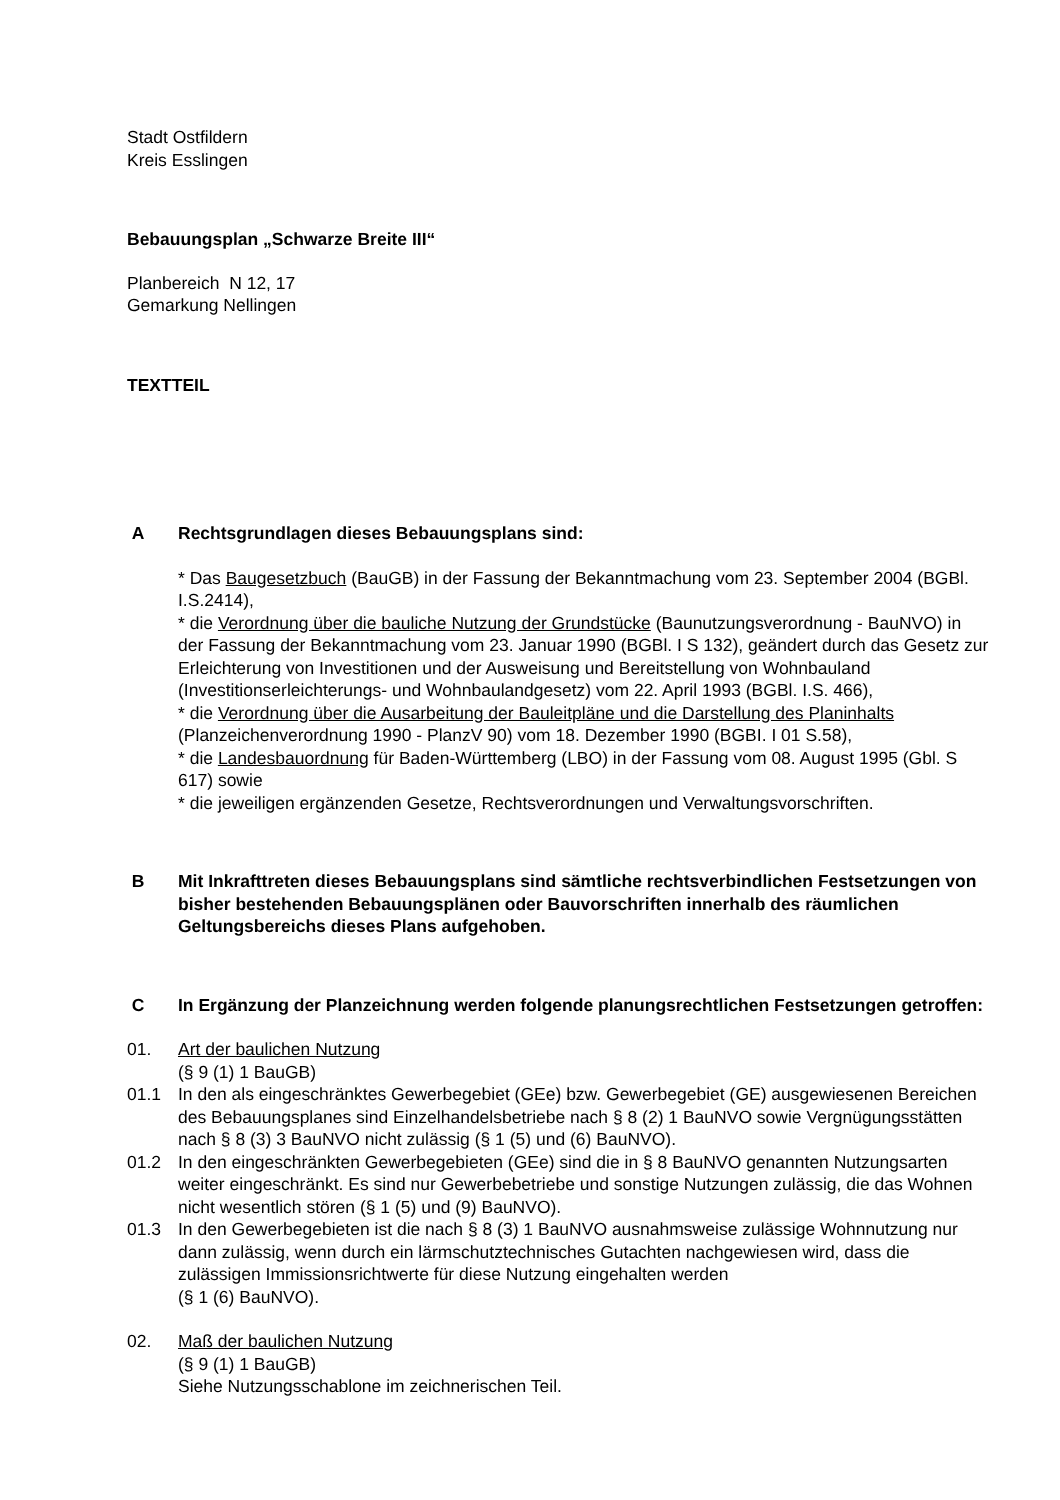Stadt Ostfildern
Kreis Esslingen
Bebauungsplan „Schwarze Breite III“
Planbereich N 12, 17
Gemarkung Nellingen
TEXTTEIL
A Rechtsgrundlagen dieses Bebauungsplans sind:
* Das Baugesetzbuch (BauGB) in der Fassung der Bekanntmachung vom 23. September 2004 (BGBl. I.S.2414),
* die Verordnung über die bauliche Nutzung der Grundstücke (Baunutzungsverordnung - BauNVO) in der Fassung der Bekanntmachung vom 23. Januar 1990 (BGBl. I S 132), geändert durch das Gesetz zur Erleichterung von Investitionen und der Ausweisung und Bereitstellung von Wohnbauland (Investitionserleichterungs- und Wohnbaulandgesetz) vom 22. April 1993 (BGBl. I.S. 466),
* die Verordnung über die Ausarbeitung der Bauleitpläne und die Darstellung des Planinhalts (Planzeichenverordnung 1990 - PlanzV 90) vom 18. Dezember 1990 (BGBI. I 01 S.58),
* die Landesbauordnung für Baden-Württemberg (LBO) in der Fassung vom 08. August 1995 (Gbl. S 617) sowie
* die jeweiligen ergänzenden Gesetze, Rechtsverordnungen und Verwaltungsvorschriften.
B Mit Inkrafttreten dieses Bebauungsplans sind sämtliche rechtsverbindlichen Festsetzungen von bisher bestehenden Bebauungsplänen oder Bauvorschriften innerhalb des räumlichen Geltungsbereichs dieses Plans aufgehoben.
C In Ergänzung der Planzeichnung werden folgende planungsrechtlichen Festsetzungen getroffen:
01. Art der baulichen Nutzung
(§ 9 (1) 1 BauGB)
01.1 In den als eingeschränktes Gewerbegebiet (GEe) bzw. Gewerbegebiet (GE) ausgewiesenen Bereichen des Bebauungsplanes sind Einzelhandelsbetriebe nach § 8 (2) 1 BauNVO sowie Vergnügungsstätten nach § 8 (3) 3 BauNVO nicht zulässig (§ 1 (5) und (6) BauNVO).
01.2 In den eingeschränkten Gewerbegebieten (GEe) sind die in § 8 BauNVO genannten Nutzungsarten weiter eingeschränkt. Es sind nur Gewerbebetriebe und sonstige Nutzungen zulässig, die das Wohnen nicht wesentlich stören (§ 1 (5) und (9) BauNVO).
01.3 In den Gewerbegebieten ist die nach § 8 (3) 1 BauNVO ausnahmsweise zulässige Wohnnutzung nur dann zulässig, wenn durch ein lärmschutztechnisches Gutachten nachgewiesen wird, dass die zulässigen Immissionsrichtwerte für diese Nutzung eingehalten werden
(§ 1 (6) BauNVO).
02. Maß der baulichen Nutzung
(§ 9 (1) 1 BauGB)
Siehe Nutzungsschablone im zeichnerischen Teil.